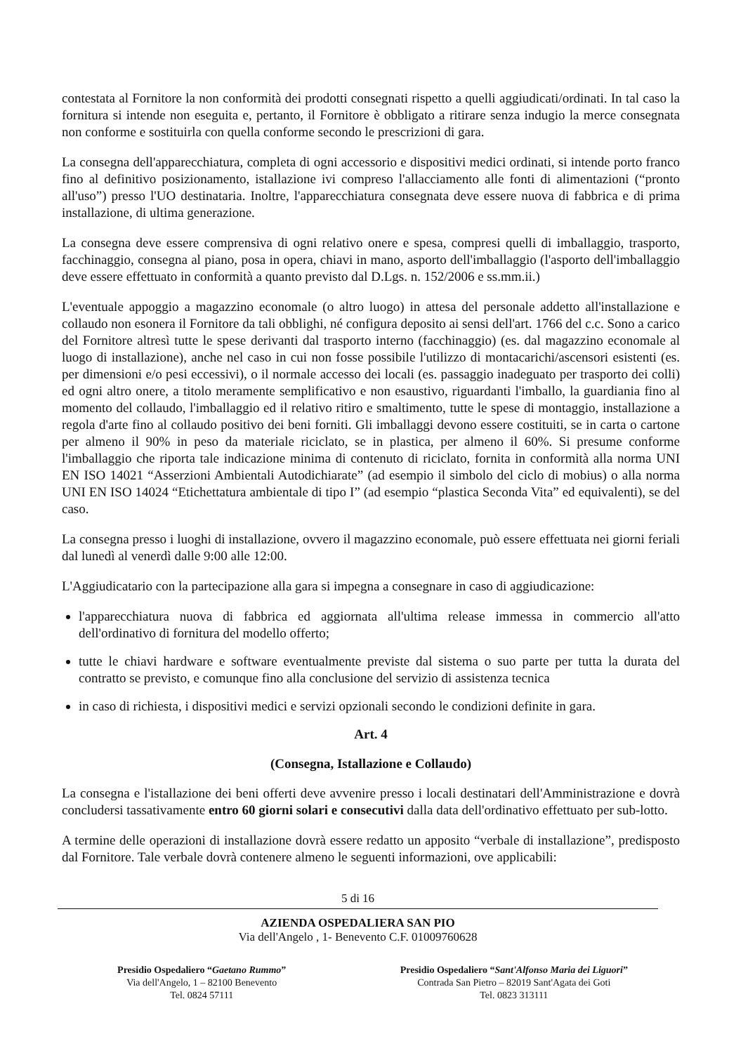contestata al Fornitore la non conformità dei prodotti consegnati rispetto a quelli aggiudicati/ordinati. In tal caso la fornitura si intende non eseguita e, pertanto, il Fornitore è obbligato a ritirare senza indugio la merce consegnata non conforme e sostituirla con quella conforme secondo le prescrizioni di gara.
La consegna dell'apparecchiatura, completa di ogni accessorio e dispositivi medici ordinati, si intende porto franco fino al definitivo posizionamento, istallazione ivi compreso l'allacciamento alle fonti di alimentazioni (“pronto all'uso”) presso l'UO destinataria. Inoltre, l'apparecchiatura consegnata deve essere nuova di fabbrica e di prima installazione, di ultima generazione.
La consegna deve essere comprensiva di ogni relativo onere e spesa, compresi quelli di imballaggio, trasporto, facchinaggio, consegna al piano, posa in opera, chiavi in mano, asporto dell'imballaggio (l'asporto dell'imballaggio deve essere effettuato in conformità a quanto previsto dal D.Lgs. n. 152/2006 e ss.mm.ii.)
L'eventuale appoggio a magazzino economale (o altro luogo) in attesa del personale addetto all'installazione e collaudo non esonera il Fornitore da tali obblighi, né configura deposito ai sensi dell'art. 1766 del c.c. Sono a carico del Fornitore altresì tutte le spese derivanti dal trasporto interno (facchinaggio) (es. dal magazzino economale al luogo di installazione), anche nel caso in cui non fosse possibile l'utilizzo di montacarichi/ascensori esistenti (es. per dimensioni e/o pesi eccessivi), o il normale accesso dei locali (es. passaggio inadeguato per trasporto dei colli) ed ogni altro onere, a titolo meramente semplificativo e non esaustivo, riguardanti l'imballo, la guardiania fino al momento del collaudo, l'imballaggio ed il relativo ritiro e smaltimento, tutte le spese di montaggio, installazione a regola d'arte fino al collaudo positivo dei beni forniti. Gli imballaggi devono essere costituiti, se in carta o cartone per almeno il 90% in peso da materiale riciclato, se in plastica, per almeno il 60%. Si presume conforme l'imballaggio che riporta tale indicazione minima di contenuto di riciclato, fornita in conformità alla norma UNI EN ISO 14021 “Asserzioni Ambientali Autodichiarate” (ad esempio il simbolo del ciclo di mobius) o alla norma UNI EN ISO 14024 “Etichettatura ambientale di tipo I” (ad esempio “plastica Seconda Vita” ed equivalenti), se del caso.
La consegna presso i luoghi di installazione, ovvero il magazzino economale, può essere effettuata nei giorni feriali dal lunedì al venerdì dalle 9:00 alle 12:00.
L'Aggiudicatario con la partecipazione alla gara si impegna a consegnare in caso di aggiudicazione:
l'apparecchiatura nuova di fabbrica ed aggiornata all'ultima release immessa in commercio all'atto dell'ordinativo di fornitura del modello offerto;
tutte le chiavi hardware e software eventualmente previste dal sistema o suo parte per tutta la durata del contratto se previsto, e comunque fino alla conclusione del servizio di assistenza tecnica
in caso di richiesta, i dispositivi medici e servizi opzionali secondo le condizioni definite in gara.
Art. 4
(Consegna, Istallazione e Collaudo)
La consegna e l'istallazione dei beni offerti deve avvenire presso i locali destinatari dell'Amministrazione e dovrà concludersi tassativamente entro 60 giorni solari e consecutivi dalla data dell'ordinativo effettuato per sub-lotto.
A termine delle operazioni di installazione dovrà essere redatto un apposito “verbale di installazione”, predisposto dal Fornitore. Tale verbale dovrà contenere almeno le seguenti informazioni, ove applicabili:
5 di 16
AZIENDA OSPEDALIERA SAN PIO
Via dell'Angelo , 1- Benevento C.F. 01009760628
Presidio Ospedaliero “Gaetano Rummo”
Via dell'Angelo, 1 – 82100 Benevento
Tel. 0824 57111
Presidio Ospedaliero “Sant'Alfonso Maria dei Liguori”
Contrada San Pietro – 82019 Sant'Agata dei Goti
Tel. 0823 313111